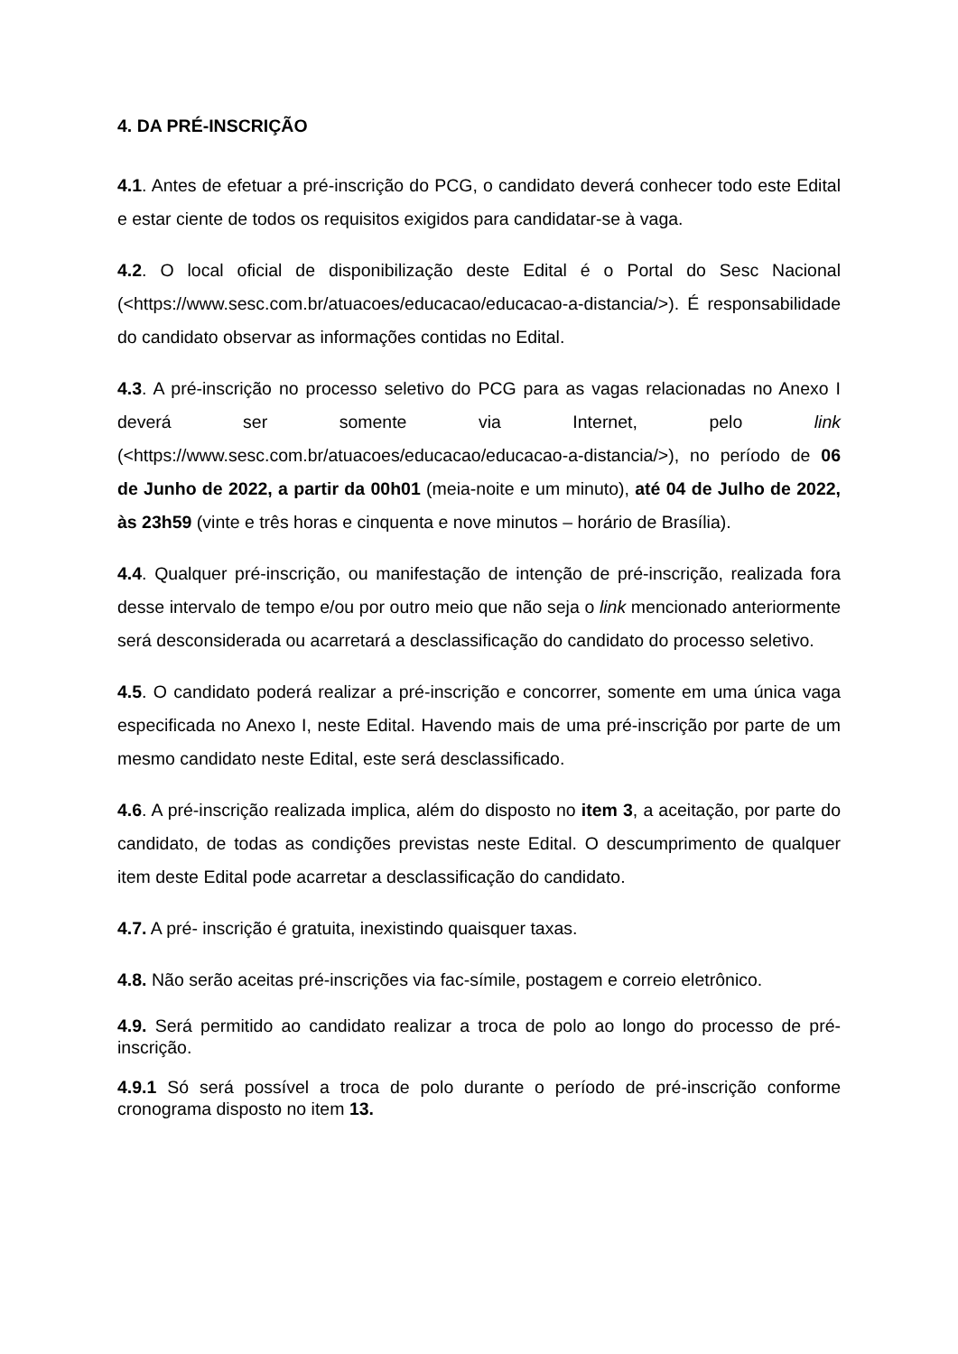4. DA PRÉ-INSCRIÇÃO
4.1. Antes de efetuar a pré-inscrição do PCG, o candidato deverá conhecer todo este Edital e estar ciente de todos os requisitos exigidos para candidatar-se à vaga.
4.2. O local oficial de disponibilização deste Edital é o Portal do Sesc Nacional (<https://www.sesc.com.br/atuacoes/educacao/educacao-a-distancia/>). É responsabilidade do candidato observar as informações contidas no Edital.
4.3. A pré-inscrição no processo seletivo do PCG para as vagas relacionadas no Anexo I deverá ser somente via Internet, pelo link (<https://www.sesc.com.br/atuacoes/educacao/educacao-a-distancia/>), no período de 06 de Junho de 2022, a partir da 00h01 (meia-noite e um minuto), até 04 de Julho de 2022, às 23h59 (vinte e três horas e cinquenta e nove minutos – horário de Brasília).
4.4. Qualquer pré-inscrição, ou manifestação de intenção de pré-inscrição, realizada fora desse intervalo de tempo e/ou por outro meio que não seja o link mencionado anteriormente será desconsiderada ou acarretará a desclassificação do candidato do processo seletivo.
4.5. O candidato poderá realizar a pré-inscrição e concorrer, somente em uma única vaga especificada no Anexo I, neste Edital. Havendo mais de uma pré-inscrição por parte de um mesmo candidato neste Edital, este será desclassificado.
4.6. A pré-inscrição realizada implica, além do disposto no item 3, a aceitação, por parte do candidato, de todas as condições previstas neste Edital. O descumprimento de qualquer item deste Edital pode acarretar a desclassificação do candidato.
4.7. A pré- inscrição é gratuita, inexistindo quaisquer taxas.
4.8. Não serão aceitas pré-inscrições via fac-símile, postagem e correio eletrônico.
4.9. Será permitido ao candidato realizar a troca de polo ao longo do processo de pré-inscrição.
4.9.1 Só será possível a troca de polo durante o período de pré-inscrição conforme cronograma disposto no item 13.